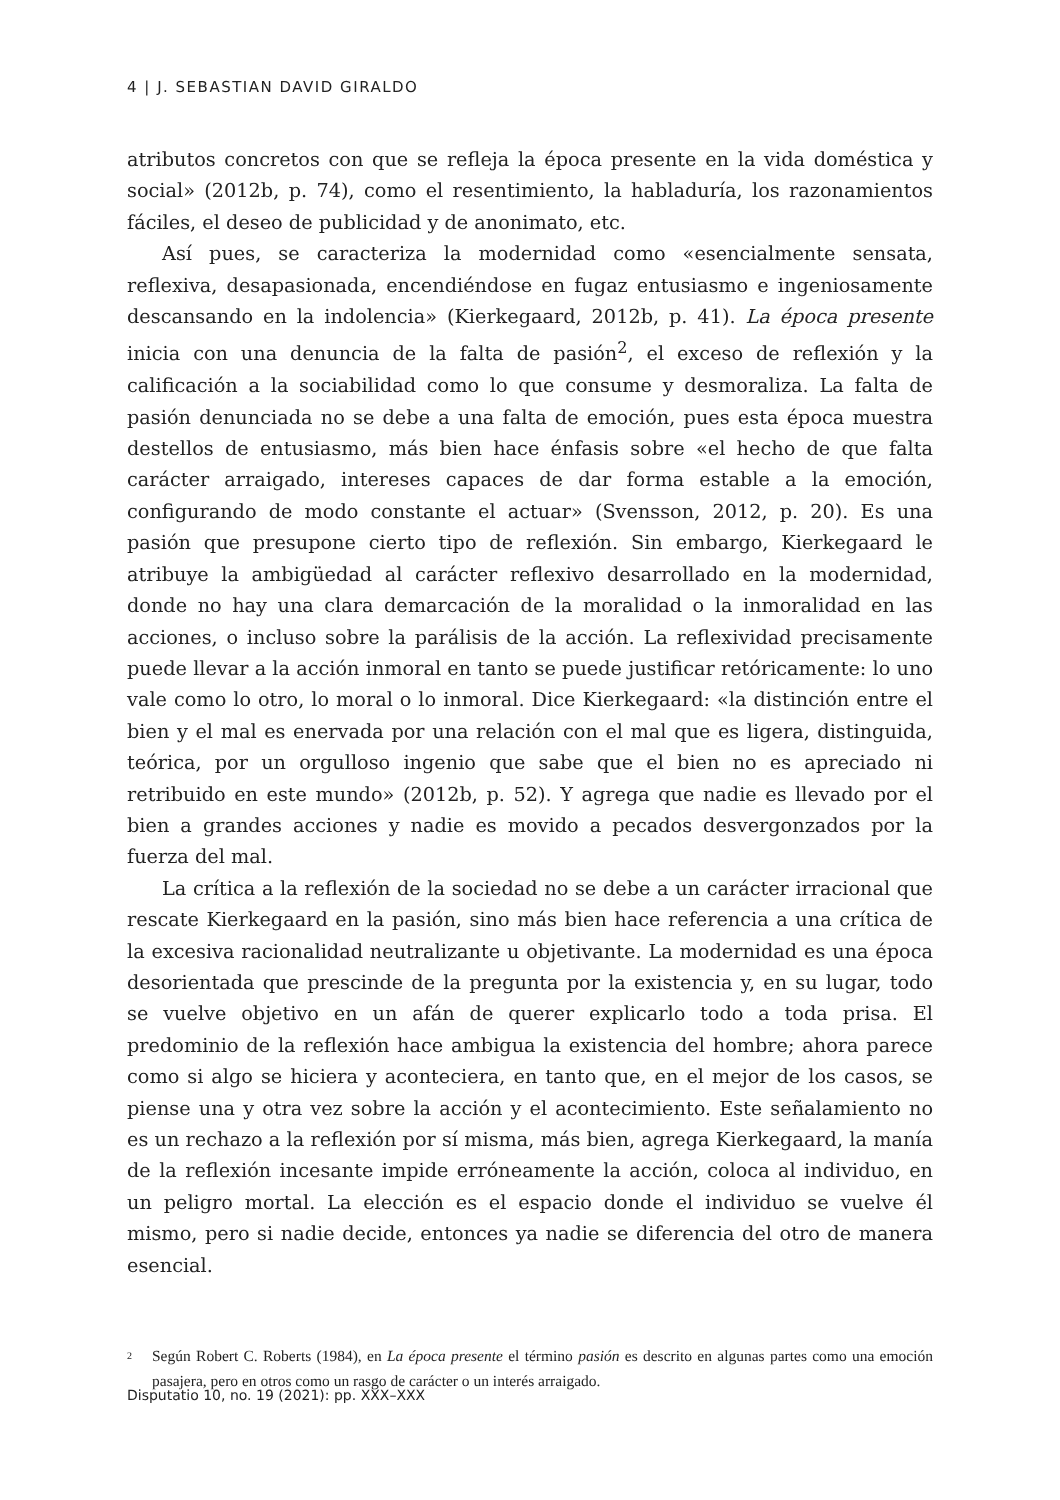4 | J. SEBASTIAN DAVID GIRALDO
atributos concretos con que se refleja la época presente en la vida doméstica y social» (2012b, p. 74), como el resentimiento, la habladuría, los razonamientos fáciles, el deseo de publicidad y de anonimato, etc.
Así pues, se caracteriza la modernidad como «esencialmente sensata, reflexiva, desapasionada, encendiéndose en fugaz entusiasmo e ingeniosamente descansando en la indolencia» (Kierkegaard, 2012b, p. 41). La época presente inicia con una denuncia de la falta de pasión<sup>2</sup>, el exceso de reflexión y la calificación a la sociabilidad como lo que consume y desmoraliza. La falta de pasión denunciada no se debe a una falta de emoción, pues esta época muestra destellos de entusiasmo, más bien hace énfasis sobre «el hecho de que falta carácter arraigado, intereses capaces de dar forma estable a la emoción, configurando de modo constante el actuar» (Svensson, 2012, p. 20). Es una pasión que presupone cierto tipo de reflexión. Sin embargo, Kierkegaard le atribuye la ambigüedad al carácter reflexivo desarrollado en la modernidad, donde no hay una clara demarcación de la moralidad o la inmoralidad en las acciones, o incluso sobre la parálisis de la acción. La reflexividad precisamente puede llevar a la acción inmoral en tanto se puede justificar retóricamente: lo uno vale como lo otro, lo moral o lo inmoral. Dice Kierkegaard: «la distinción entre el bien y el mal es enervada por una relación con el mal que es ligera, distinguida, teórica, por un orgulloso ingenio que sabe que el bien no es apreciado ni retribuido en este mundo» (2012b, p. 52). Y agrega que nadie es llevado por el bien a grandes acciones y nadie es movido a pecados desvergonzados por la fuerza del mal.
La crítica a la reflexión de la sociedad no se debe a un carácter irracional que rescate Kierkegaard en la pasión, sino más bien hace referencia a una crítica de la excesiva racionalidad neutralizante u objetivante. La modernidad es una época desorientada que prescinde de la pregunta por la existencia y, en su lugar, todo se vuelve objetivo en un afán de querer explicarlo todo a toda prisa. El predominio de la reflexión hace ambigua la existencia del hombre; ahora parece como si algo se hiciera y aconteciera, en tanto que, en el mejor de los casos, se piense una y otra vez sobre la acción y el acontecimiento. Este señalamiento no es un rechazo a la reflexión por sí misma, más bien, agrega Kierkegaard, la manía de la reflexión incesante impide erróneamente la acción, coloca al individuo, en un peligro mortal. La elección es el espacio donde el individuo se vuelve él mismo, pero si nadie decide, entonces ya nadie se diferencia del otro de manera esencial.
<sup>2</sup> Según Robert C. Roberts (1984), en La época presente el término pasión es descrito en algunas partes como una emoción pasajera, pero en otros como un rasgo de carácter o un interés arraigado.
Disputatio 10, no. 19 (2021): pp. XXX–XXX